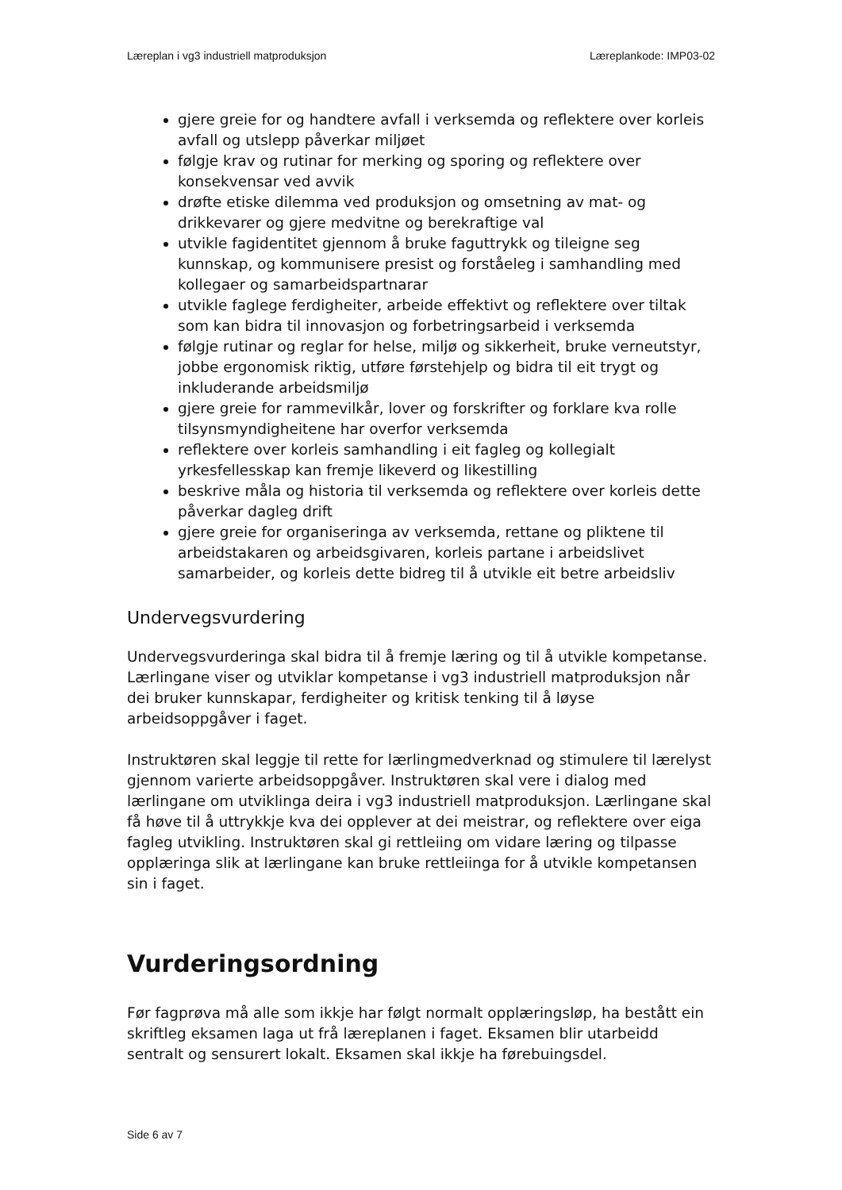Læreplan i vg3 industriell matproduksjon Læreplankode: IMP03-02
gjere greie for og handtere avfall i verksemda og reflektere over korleis avfall og utslepp påverkar miljøet
følgje krav og rutinar for merking og sporing og reflektere over konsekvensar ved avvik
drøfte etiske dilemma ved produksjon og omsetning av mat- og drikkevarer og gjere medvitne og berekraftige val
utvikle fagidentitet gjennom å bruke faguttrykk og tileigne seg kunnskap, og kommunisere presist og forståeleg i samhandling med kollegaer og samarbeidspartnarar
utvikle faglege ferdigheiter, arbeide effektivt og reflektere over tiltak som kan bidra til innovasjon og forbetringsarbeid i verksemda
følgje rutinar og reglar for helse, miljø og sikkerheit, bruke verneutstyr, jobbe ergonomisk riktig, utføre førstehjelp og bidra til eit trygt og inkluderande arbeidsmiljø
gjere greie for rammevilkår, lover og forskrifter og forklare kva rolle tilsynsmyndigheitene har overfor verksemda
reflektere over korleis samhandling i eit fagleg og kollegialt yrkesfellesskap kan fremje likeverd og likestilling
beskrive måla og historia til verksemda og reflektere over korleis dette påverkar dagleg drift
gjere greie for organiseringa av verksemda, rettane og pliktene til arbeidstakaren og arbeidsgivaren, korleis partane i arbeidslivet samarbeider, og korleis dette bidreg til å utvikle eit betre arbeidsliv
Undervegsvurdering
Undervegsvurderinga skal bidra til å fremje læring og til å utvikle kompetanse. Lærlingane viser og utviklar kompetanse i vg3 industriell matproduksjon når dei bruker kunnskapar, ferdigheiter og kritisk tenking til å løyse arbeidsoppgåver i faget.
Instruktøren skal leggje til rette for lærlingmedverknad og stimulere til lærelyst gjennom varierte arbeidsoppgåver. Instruktøren skal vere i dialog med lærlingane om utviklinga deira i vg3 industriell matproduksjon. Lærlingane skal få høve til å uttrykkje kva dei opplever at dei meistrar, og reflektere over eiga fagleg utvikling. Instruktøren skal gi rettleiing om vidare læring og tilpasse opplæringa slik at lærlingane kan bruke rettleiinga for å utvikle kompetansen sin i faget.
Vurderingsordning
Før fagprøva må alle som ikkje har følgt normalt opplæringsløp, ha bestått ein skriftleg eksamen laga ut frå læreplanen i faget. Eksamen blir utarbeidd sentralt og sensurert lokalt. Eksamen skal ikkje ha førebuingsdel.
Side 6 av 7